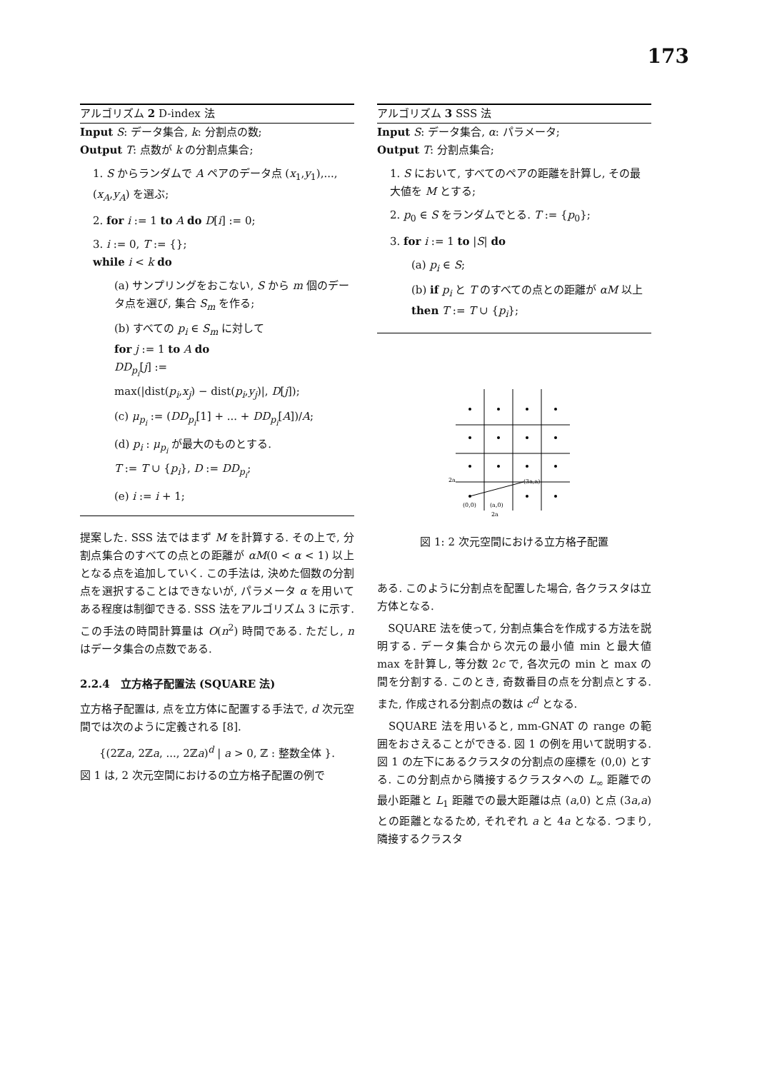173
アルゴリズム 2 D-index 法
Input S: データ集合, k: 分割点の数;
Output T: 点数が k の分割点集合;
1. S からランダムで A ペアのデータ点 (x<sub>1</sub>,y<sub>1</sub>),...,(x<sub>A</sub>,y<sub>A</sub>) を選ぶ;
2. for i := 1 to A do D[i] := 0;
3. i := 0, T := {};
while i < k do
(a) サンプリングをおこない, S から m 個のデータ点を選び, 集合 S<sub>m</sub> を作る;
(b) すべての p<sub>i</sub> ∈ S<sub>m</sub> に対して
for j := 1 to A do
DD<sub>p<sub>i</sub></sub>[j] :=
max(|dist(p<sub>i</sub>,x<sub>j</sub>) − dist(p<sub>i</sub>,y<sub>j</sub>)|, D[j]);
(c) μ<sub>p<sub>i</sub></sub> := (DD<sub>p<sub>i</sub></sub>[1] + ... + DD<sub>p<sub>i</sub></sub>[A])/A;
(d) p<sub>i</sub> : μ<sub>p<sub>i</sub></sub> が最大のものとする.
T := T ∪ {p<sub>i</sub>}, D := DD<sub>p<sub>i</sub></sub>;
(e) i := i + 1;
提案した. SSS 法ではまず M を計算する. その上で, 分割点集合のすべての点との距離が αM(0 < α < 1) 以上となる点を追加していく. この手法は, 決めた個数の分割点を選択することはできないが, パラメータ α を用いてある程度は制御できる. SSS 法をアルゴリズム 3 に示す. この手法の時間計算量は O(n<sup>2</sup>) 時間である. ただし, n はデータ集合の点数である.
2.2.4　立方格子配置法 (SQUARE 法)
立方格子配置は, 点を立方体に配置する手法で, d 次元空間では次のように定義される [8].
{(2ℤa, 2ℤa, ..., 2ℤa)<sup>d</sup> | a > 0, ℤ : 整数全体 }.
図 1 は, 2 次元空間におけるの立方格子配置の例で
アルゴリズム 3 SSS 法
Input S: データ集合, α: パラメータ;
Output T: 分割点集合;
1. S において, すべてのペアの距離を計算し, その最大値を M とする;
2. p<sub>0</sub> ∈ S をランダムでとる. T := {p<sub>0</sub>};
3. for i := 1 to |S| do
(a) p<sub>i</sub> ∈ S;
(b) if p<sub>i</sub> と T のすべての点との距離が αM 以上 then T := T ∪ {p<sub>i</sub>};
(0,0)
(a,0)
(3a,a)
2a
2a
図 1: 2 次元空間における立方格子配置
ある. このように分割点を配置した場合, 各クラスタは立方体となる.
　SQUARE 法を使って, 分割点集合を作成する方法を説明する. データ集合から次元の最小値 min と最大値 max を計算し, 等分数 2c で, 各次元の min と max の間を分割する. このとき, 奇数番目の点を分割点とする. また, 作成される分割点の数は c<sup>d</sup> となる.
　SQUARE 法を用いると, mm-GNAT の range の範囲をおさえることができる. 図 1 の例を用いて説明する. 図 1 の左下にあるクラスタの分割点の座標を (0,0) とする. この分割点から隣接するクラスタへの L<sub>∞</sub> 距離での最小距離と L<sub>1</sub> 距離での最大距離は点 (a,0) と点 (3a,a) との距離となるため, それぞれ a と 4a となる. つまり, 隣接するクラスタ